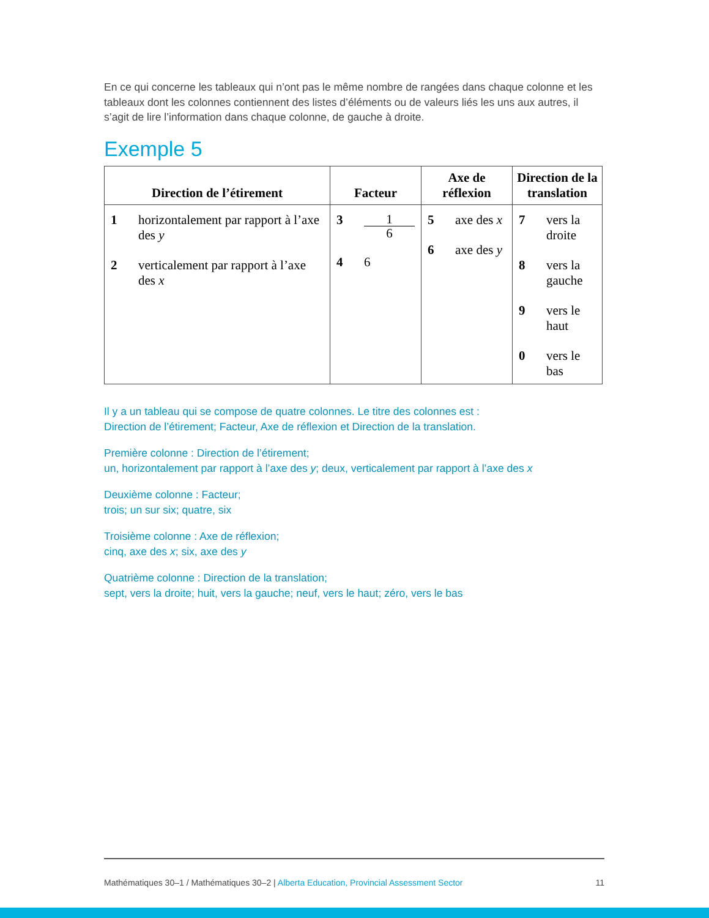En ce qui concerne les tableaux qui n’ont pas le même nombre de rangées dans chaque colonne et les tableaux dont les colonnes contiennent des listes d’éléments ou de valeurs liés les uns aux autres, il s’agit de lire l’information dans chaque colonne, de gauche à droite.
Exemple 5
| Direction de l’étirement | Facteur | Axe de réflexion | Direction de la translation |
| --- | --- | --- | --- |
| 1 horizontalement par rapport à l’axe des y 2 verticalement par rapport à l’axe des x | 3 1 6 4 6 | 5 axe des x 6 axe des y | 7 vers la droite 8 vers la gauche 9 vers le haut 0 vers le bas |
Il y a un tableau qui se compose de quatre colonnes. Le titre des colonnes est :
Direction de l’étirement; Facteur, Axe de réflexion et Direction de la translation.
Première colonne : Direction de l’étirement;
un, horizontalement par rapport à l’axe des y; deux, verticalement par rapport à l’axe des x
Deuxième colonne : Facteur;
trois; un sur six; quatre, six
Troisième colonne : Axe de réflexion;
cinq, axe des x; six, axe des y
Quatrième colonne : Direction de la translation;
sept, vers la droite; huit, vers la gauche; neuf, vers le haut; zéro, vers le bas
Mathématiques 30–1 / Mathématiques 30–2 | Alberta Education, Provincial Assessment Sector 11